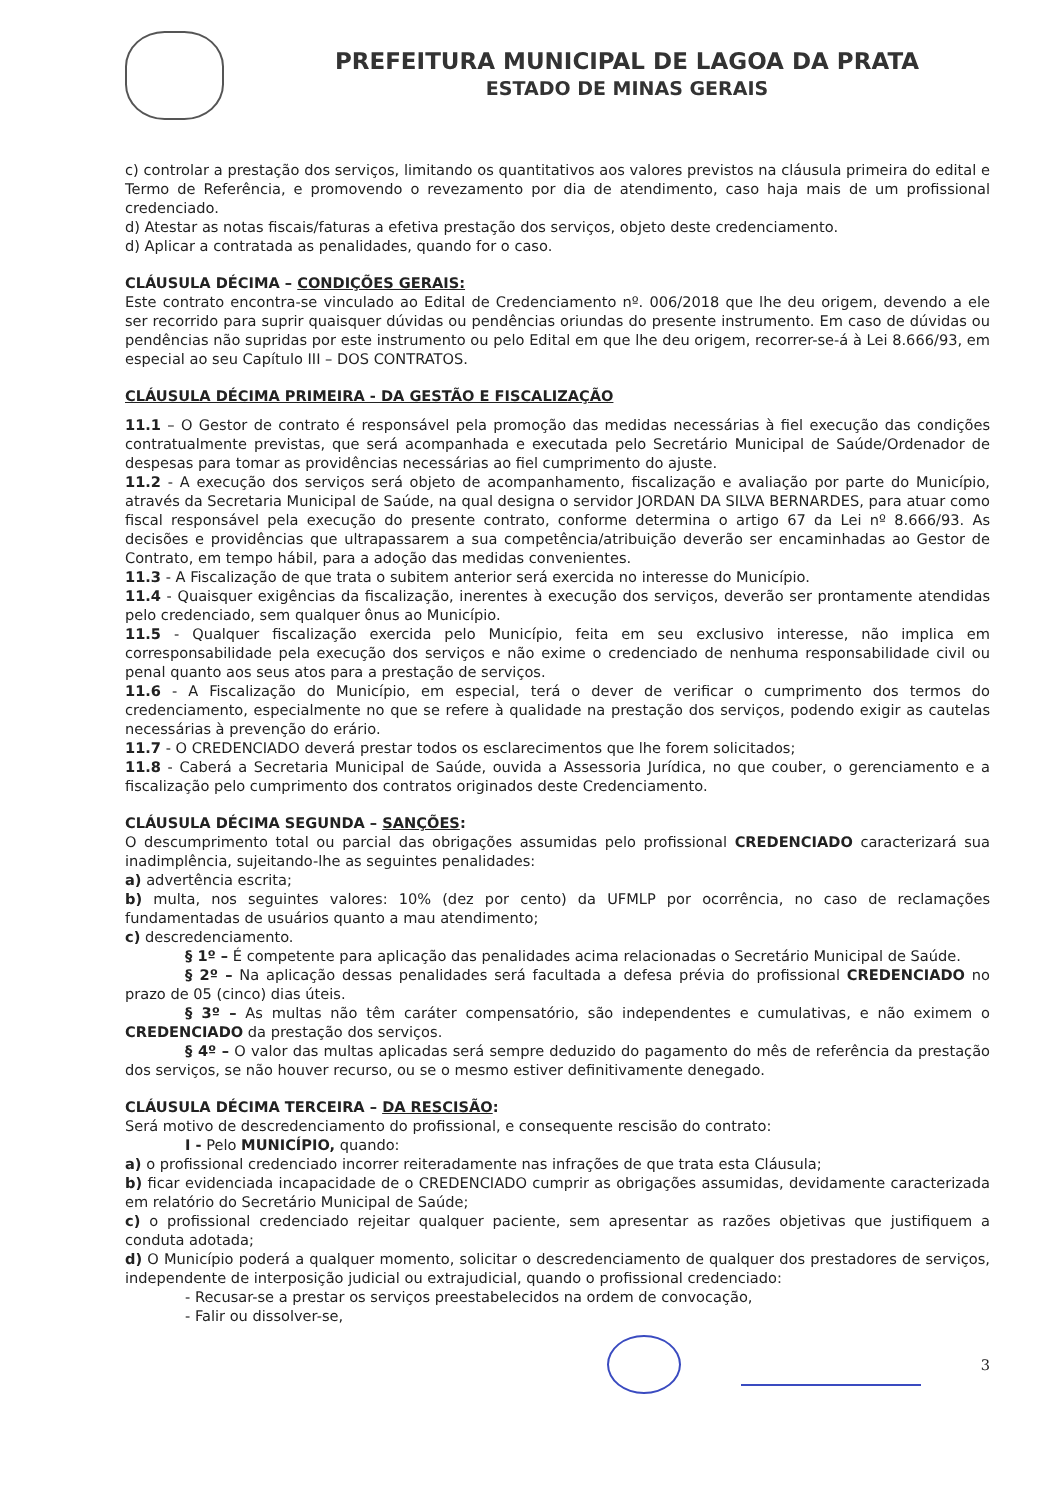PREFEITURA MUNICIPAL DE LAGOA DA PRATA
ESTADO DE MINAS GERAIS
c) controlar a prestação dos serviços, limitando os quantitativos aos valores previstos na cláusula primeira do edital e Termo de Referência, e promovendo o revezamento por dia de atendimento, caso haja mais de um profissional credenciado.
d) Atestar as notas fiscais/faturas a efetiva prestação dos serviços, objeto deste credenciamento.
d) Aplicar a contratada as penalidades, quando for o caso.
CLÁUSULA DÉCIMA – CONDIÇÕES GERAIS:
Este contrato encontra-se vinculado ao Edital de Credenciamento nº. 006/2018 que lhe deu origem, devendo a ele ser recorrido para suprir quaisquer dúvidas ou pendências oriundas do presente instrumento. Em caso de dúvidas ou pendências não supridas por este instrumento ou pelo Edital em que lhe deu origem, recorrer-se-á à Lei 8.666/93, em especial ao seu Capítulo III – DOS CONTRATOS.
CLÁUSULA DÉCIMA PRIMEIRA - DA GESTÃO E FISCALIZAÇÃO
11.1 – O Gestor de contrato é responsável pela promoção das medidas necessárias à fiel execução das condições contratualmente previstas, que será acompanhada e executada pelo Secretário Municipal de Saúde/Ordenador de despesas para tomar as providências necessárias ao fiel cumprimento do ajuste.
11.2 - A execução dos serviços será objeto de acompanhamento, fiscalização e avaliação por parte do Município, através da Secretaria Municipal de Saúde, na qual designa o servidor JORDAN DA SILVA BERNARDES, para atuar como fiscal responsável pela execução do presente contrato, conforme determina o artigo 67 da Lei nº 8.666/93. As decisões e providências que ultrapassarem a sua competência/atribuição deverão ser encaminhadas ao Gestor de Contrato, em tempo hábil, para a adoção das medidas convenientes.
11.3 - A Fiscalização de que trata o subitem anterior será exercida no interesse do Município.
11.4 - Quaisquer exigências da fiscalização, inerentes à execução dos serviços, deverão ser prontamente atendidas pelo credenciado, sem qualquer ônus ao Município.
11.5 - Qualquer fiscalização exercida pelo Município, feita em seu exclusivo interesse, não implica em corresponsabilidade pela execução dos serviços e não exime o credenciado de nenhuma responsabilidade civil ou penal quanto aos seus atos para a prestação de serviços.
11.6 - A Fiscalização do Município, em especial, terá o dever de verificar o cumprimento dos termos do credenciamento, especialmente no que se refere à qualidade na prestação dos serviços, podendo exigir as cautelas necessárias à prevenção do erário.
11.7 - O CREDENCIADO deverá prestar todos os esclarecimentos que lhe forem solicitados;
11.8 - Caberá a Secretaria Municipal de Saúde, ouvida a Assessoria Jurídica, no que couber, o gerenciamento e a fiscalização pelo cumprimento dos contratos originados deste Credenciamento.
CLÁUSULA DÉCIMA SEGUNDA – SANÇÕES:
O descumprimento total ou parcial das obrigações assumidas pelo profissional CREDENCIADO caracterizará sua inadimplência, sujeitando-lhe as seguintes penalidades:
a) advertência escrita;
b) multa, nos seguintes valores: 10% (dez por cento) da UFMLP por ocorrência, no caso de reclamações fundamentadas de usuários quanto a mau atendimento;
c) descredenciamento.
§ 1º – É competente para aplicação das penalidades acima relacionadas o Secretário Municipal de Saúde.
§ 2º – Na aplicação dessas penalidades será facultada a defesa prévia do profissional CREDENCIADO no prazo de 05 (cinco) dias úteis.
§ 3º – As multas não têm caráter compensatório, são independentes e cumulativas, e não eximem o CREDENCIADO da prestação dos serviços.
§ 4º – O valor das multas aplicadas será sempre deduzido do pagamento do mês de referência da prestação dos serviços, se não houver recurso, ou se o mesmo estiver definitivamente denegado.
CLÁUSULA DÉCIMA TERCEIRA – DA RESCISÃO:
Será motivo de descredenciamento do profissional, e consequente rescisão do contrato:
I - Pelo MUNICÍPIO, quando:
a) o profissional credenciado incorrer reiteradamente nas infrações de que trata esta Cláusula;
b) ficar evidenciada incapacidade de o CREDENCIADO cumprir as obrigações assumidas, devidamente caracterizada em relatório do Secretário Municipal de Saúde;
c) o profissional credenciado rejeitar qualquer paciente, sem apresentar as razões objetivas que justifiquem a conduta adotada;
d) O Município poderá a qualquer momento, solicitar o descredenciamento de qualquer dos prestadores de serviços, independente de interposição judicial ou extrajudicial, quando o profissional credenciado:
- Recusar-se a prestar os serviços preestabelecidos na ordem de convocação,
- Falir ou dissolver-se,
3